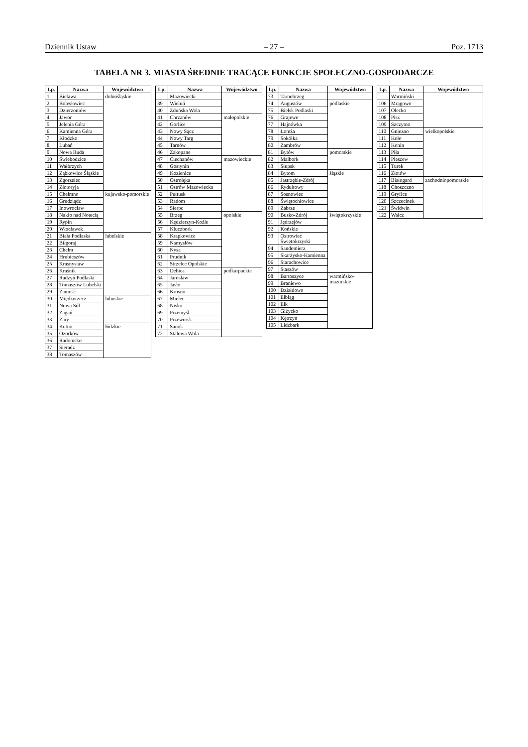Dziennik Ustaw – 27 – Poz. 1713
TABELA NR 3. MIASTA ŚREDNIE TRACĄCE FUNKCJE SPOŁECZNO-GOSPODARCZE
| Lp. | Nazwa | Województwo |
| --- | --- | --- |
| 1 | Bielawa | dolnośląskie |
| 2 | Bolesławiec | |
| 3 | Dzierżoniów | |
| 4 | Jawor | |
| 5 | Jelenia Góra | |
| 6 | Kamienna Góra | |
| 7 | Kłodzko | |
| 8 | Lubań | |
| 9 | Nowa Ruda | |
| 10 | Świebodzice | |
| 11 | Wałbrzych | |
| 12 | Ząbkowice Śląskie | |
| 13 | Zgorzelec | |
| 14 | Złotoryja | |
| 15 | Chełmno | kujawsko-pomorskie |
| 16 | Grudziądz | |
| 17 | Inowrocław | |
| 18 | Nakło nad Notecią | |
| 19 | Rypin | |
| 20 | Włocławek | |
| 21 | Biała Podlaska | lubelskie |
| 22 | Biłgoraj | |
| 23 | Chełm | |
| 24 | Hrubieszów | |
| 25 | Krasnystaw | |
| 26 | Kraśnik | |
| 27 | Radzyń Podlaski | |
| 28 | Tomaszów Lubelski | |
| 29 | Zamość | |
| 30 | Międzyrzecz | lubuskie |
| 31 | Nowa Sól | |
| 32 | Żagań | |
| 33 | Żary | |
| 34 | Kutno | łódzkie |
| 35 | Ozorków | |
| 36 | Radomsko | |
| 37 | Sieradz | |
| 38 | Tomaszów | |
| Lp. | Nazwa | Województwo |
| --- | --- | --- |
| | Mazowiecki | |
| 39 | Wieluń | |
| 40 | Zduńska Wola | |
| 41 | Chrzanów | małopolskie |
| 42 | Gorlice | |
| 43 | Nowy Sącz | |
| 44 | Nowy Targ | |
| 45 | Tarnów | |
| 46 | Zakopane | |
| 47 | Ciechanów | mazowieckie |
| 48 | Gostynin | |
| 49 | Kozienice | |
| 50 | Ostrołęka | |
| 51 | Ostrów Mazowiecka | |
| 52 | Pułtusk | |
| 53 | Radom | |
| 54 | Sierpc | |
| 55 | Brzeg | opolskie |
| 56 | Kędzierzyn-Koźle | |
| 57 | Kluczbork | |
| 58 | Krapkowice | |
| 59 | Namysłów | |
| 60 | Nysa | |
| 61 | Prudnik | |
| 62 | Strzelce Opolskie | |
| 63 | Dębica | podkarpackie |
| 64 | Jarosław | |
| 65 | Jasło | |
| 66 | Krosno | |
| 67 | Mielec | |
| 68 | Nisko | |
| 69 | Przemyśl | |
| 70 | Przeworsk | |
| 71 | Sanok | |
| 72 | Stalowa Wola | |
| Lp. | Nazwa | Województwo |
| --- | --- | --- |
| 73 | Tarnobrzeg | |
| 74 | Augustów | podlaskie |
| 75 | Bielsk Podlaski | |
| 76 | Grajewo | |
| 77 | Hajnówka | |
| 78 | Łomża | |
| 79 | Sokółka | |
| 80 | Zambrów | |
| 81 | Bytów | pomorskie |
| 82 | Malbork | |
| 83 | Słupsk | |
| 84 | Bytom | śląskie |
| 85 | Jastrzębie-Zdrój | |
| 86 | Rydułtowy | |
| 87 | Sosnowiec | |
| 88 | Świętochłowice | |
| 89 | Zabrze | |
| 90 | Busko-Zdrój | świętokrzyskie |
| 91 | Jędrzejów | |
| 92 | Końskie | |
| 93 | Ostrowiec Świętokrzyski | |
| 94 | Sandomierz | |
| 95 | Skarżysko-Kamienna | |
| 96 | Starachowice | |
| 97 | Staszów | |
| 98 | Bartoszyce | warmińsko-mazurskie |
| 99 | Braniewo | |
| 100 | Działdowo | |
| 101 | Elbląg | |
| 102 | Ełk | |
| 103 | Giżycko | |
| 104 | Kętrzyn | |
| 105 | Lidzbark | |
| Lp. | Nazwa | Województwo |
| --- | --- | --- |
| | Warmiński | |
| 106 | Mrągowo | |
| 107 | Olecko | |
| 108 | Pisz | |
| 109 | Szczytno | |
| 110 | Gniezno | wielkopolskie |
| 111 | Koło | |
| 112 | Konin | |
| 113 | Piła | |
| 114 | Pleszew | |
| 115 | Turek | |
| 116 | Złotów | |
| 117 | Białogard | zachodniopomorskie |
| 118 | Choszczno | |
| 119 | Gryfice | |
| 120 | Szczecinek | |
| 121 | Świdwin | |
| 122 | Wałcz | |